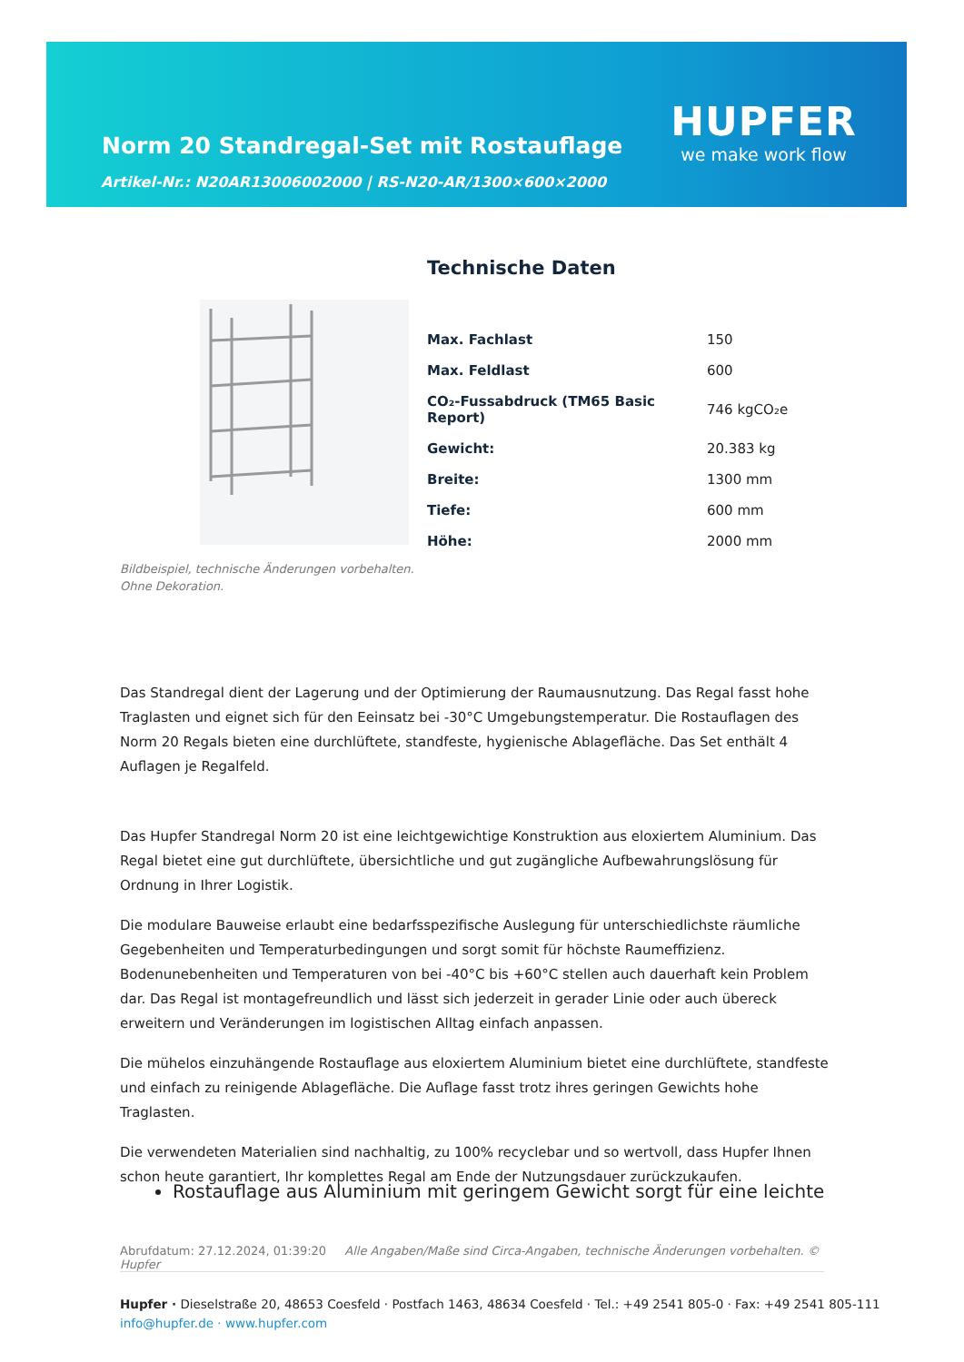Norm 20 Standregal-Set mit Rostauflage
Artikel-Nr.: N20AR13006002000 | RS-N20-AR/1300×600×2000
HUPFER
we make work flow
Bildbeispiel, technische Änderungen vorbehalten.
Ohne Dekoration.
Technische Daten
| Max. Fachlast | 150 |
| Max. Feldlast | 600 |
| CO₂-Fussabdruck (TM65 Basic Report) | 746 kgCO₂e |
| Gewicht: | 20.383 kg |
| Breite: | 1300 mm |
| Tiefe: | 600 mm |
| Höhe: | 2000 mm |
Das Standregal dient der Lagerung und der Optimierung der Raumausnutzung. Das Regal fasst hohe Traglasten und eignet sich für den Eeinsatz bei -30°C Umgebungstemperatur. Die Rostauflagen des Norm 20 Regals bieten eine durchlüftete, standfeste, hygienische Ablagefläche. Das Set enthält 4 Auflagen je Regalfeld.
Das Hupfer Standregal Norm 20 ist eine leichtgewichtige Konstruktion aus eloxiertem Aluminium. Das Regal bietet eine gut durchlüftete, übersichtliche und gut zugängliche Aufbewahrungslösung für Ordnung in Ihrer Logistik.
Die modulare Bauweise erlaubt eine bedarfsspezifische Auslegung für unterschiedlichste räumliche Gegebenheiten und Temperaturbedingungen und sorgt somit für höchste Raumeffizienz. Bodenunebenheiten und Temperaturen von bei -40°C bis +60°C stellen auch dauerhaft kein Problem dar. Das Regal ist montagefreundlich und lässt sich jederzeit in gerader Linie oder auch übereck erweitern und Veränderungen im logistischen Alltag einfach anpassen.
Die mühelos einzuhängende Rostauflage aus eloxiertem Aluminium bietet eine durchlüftete, standfeste und einfach zu reinigende Ablagefläche. Die Auflage fasst trotz ihres geringen Gewichts hohe Traglasten.
Die verwendeten Materialien sind nachhaltig, zu 100% recyclebar und so wertvoll, dass Hupfer Ihnen schon heute garantiert, Ihr komplettes Regal am Ende der Nutzungsdauer zurückzukaufen.
Rostauflage aus Aluminium mit geringem Gewicht sorgt für eine leichte
Abrufdatum: 27.12.2024, 01:39:20 Alle Angaben/Maße sind Circa-Angaben, technische Änderungen vorbehalten. © Hupfer
Hupfer · Dieselstraße 20, 48653 Coesfeld · Postfach 1463, 48634 Coesfeld · Tel.: +49 2541 805-0 · Fax: +49 2541 805-111
info@hupfer.de · www.hupfer.com